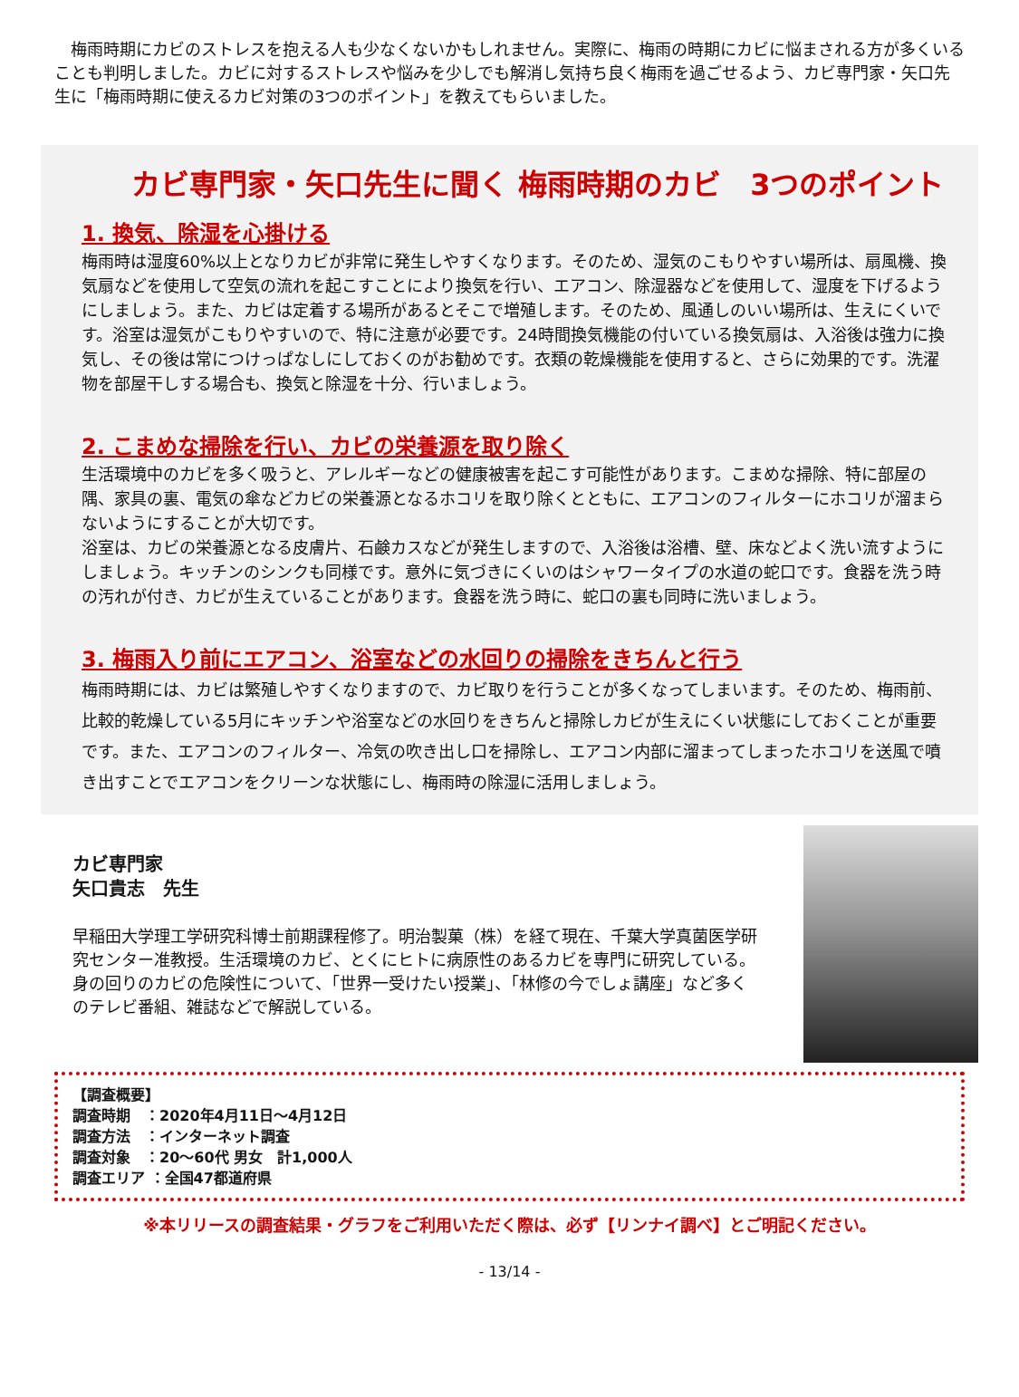梅雨時期にカビのストレスを抱える人も少なくないかもしれません。実際に、梅雨の時期にカビに悩まされる方が多くいることも判明しました。カビに対するストレスや悩みを少しでも解消し気持ち良く梅雨を過ごせるよう、カビ専門家・矢口先生に「梅雨時期に使えるカビ対策の3つのポイント」を教えてもらいました。
カビ専門家・矢口先生に聞く 梅雨時期のカビ　3つのポイント
1. 換気、除湿を心掛ける
梅雨時は湿度60%以上となりカビが非常に発生しやすくなります。そのため、湿気のこもりやすい場所は、扇風機、換気扇などを使用して空気の流れを起こすことにより換気を行い、エアコン、除湿器などを使用して、湿度を下げるようにしましょう。また、カビは定着する場所があるとそこで増殖します。そのため、風通しのいい場所は、生えにくいです。浴室は湿気がこもりやすいので、特に注意が必要です。24時間換気機能の付いている換気扇は、入浴後は強力に換気し、その後は常につけっぱなしにしておくのがお勧めです。衣類の乾燥機能を使用すると、さらに効果的です。洗濯物を部屋干しする場合も、換気と除湿を十分、行いましょう。
2. こまめな掃除を行い、カビの栄養源を取り除く
生活環境中のカビを多く吸うと、アレルギーなどの健康被害を起こす可能性があります。こまめな掃除、特に部屋の隅、家具の裏、電気の傘などカビの栄養源となるホコリを取り除くとともに、エアコンのフィルターにホコリが溜まらないようにすることが大切です。
浴室は、カビの栄養源となる皮膚片、石鹸カスなどが発生しますので、入浴後は浴槽、壁、床などよく洗い流すようにしましょう。キッチンのシンクも同様です。意外に気づきにくいのはシャワータイプの水道の蛇口です。食器を洗う時の汚れが付き、カビが生えていることがあります。食器を洗う時に、蛇口の裏も同時に洗いましょう。
3. 梅雨入り前にエアコン、浴室などの水回りの掃除をきちんと行う
梅雨時期には、カビは繁殖しやすくなりますので、カビ取りを行うことが多くなってしまいます。そのため、梅雨前、比較的乾燥している5月にキッチンや浴室などの水回りをきちんと掃除しカビが生えにくい状態にしておくことが重要です。また、エアコンのフィルター、冷気の吹き出し口を掃除し、エアコン内部に溜まってしまったホコリを送風で噴き出すことでエアコンをクリーンな状態にし、梅雨時の除湿に活用しましょう。
カビ専門家
矢口貴志　先生
早稲田大学理工学研究科博士前期課程修了。明治製菓（株）を経て現在、千葉大学真菌医学研究センター准教授。生活環境のカビ、とくにヒトに病原性のあるカビを専門に研究している。身の回りのカビの危険性について、「世界一受けたい授業」、「林修の今でしょ講座」など多くのテレビ番組、雑誌などで解説している。
【調査概要】
調査時期　：2020年4月11日～4月12日
調査方法　：インターネット調査
調査対象　：20～60代 男女　計1,000人
調査エリア ：全国47都道府県
※本リリースの調査結果・グラフをご利用いただく際は、必ず【リンナイ調べ】とご明記ください。
- 13/14 -